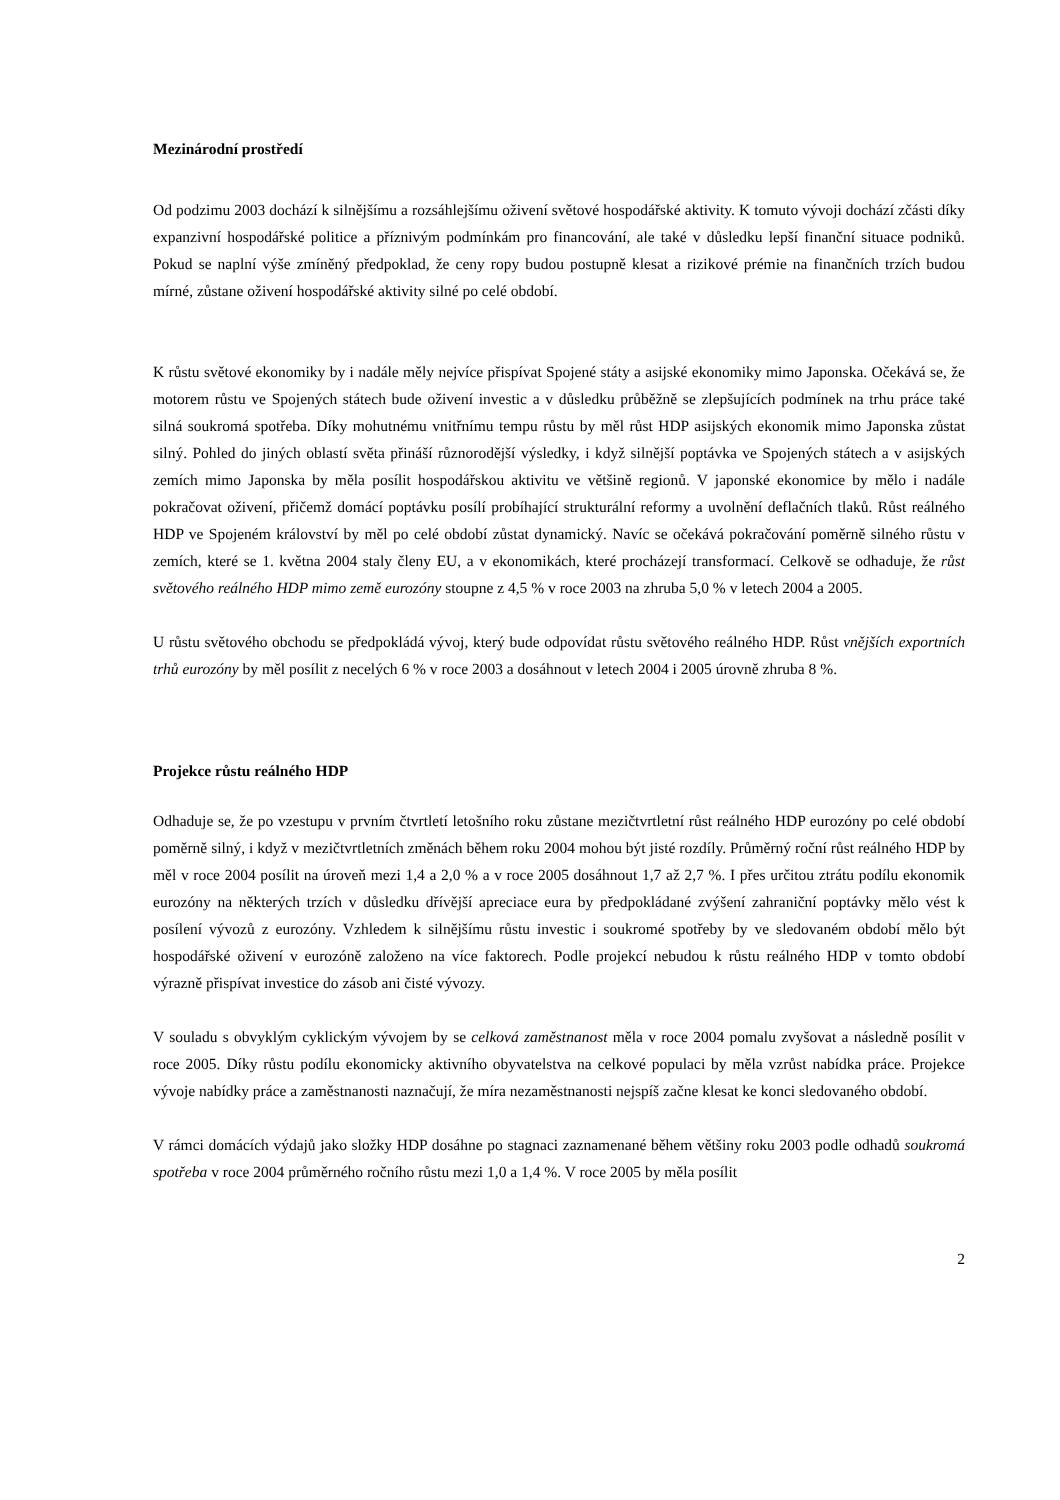Mezinárodní prostředí
Od podzimu 2003 dochází k silnějšímu a rozsáhlejšímu oživení světové hospodářské aktivity. K tomuto vývoji dochází zčásti díky expanzivní hospodářské politice a příznivým podmínkám pro financování, ale také v důsledku lepší finanční situace podniků. Pokud se naplní výše zmíněný předpoklad, že ceny ropy budou postupně klesat a rizikové prémie na finančních trzích budou mírné, zůstane oživení hospodářské aktivity silné po celé období.
K růstu světové ekonomiky by i nadále měly nejvíce přispívat Spojené státy a asijské ekonomiky mimo Japonska. Očekává se, že motorem růstu ve Spojených státech bude oživení investic a v důsledku průběžně se zlepšujících podmínek na trhu práce také silná soukromá spotřeba. Díky mohutnému vnitřnímu tempu růstu by měl růst HDP asijských ekonomik mimo Japonska zůstat silný. Pohled do jiných oblastí světa přináší různorodější výsledky, i když silnější poptávka ve Spojených státech a v asijských zemích mimo Japonska by měla posílit hospodářskou aktivitu ve většině regionů. V japonské ekonomice by mělo i nadále pokračovat oživení, přičemž domácí poptávku posílí probíhající strukturální reformy a uvolnění deflačních tlaků. Růst reálného HDP ve Spojeném království by měl po celé období zůstat dynamický. Navíc se očekává pokračování poměrně silného růstu v zemích, které se 1. května 2004 staly členy EU, a v ekonomikách, které procházejí transformací. Celkově se odhaduje, že růst světového reálného HDP mimo země eurozóny stoupne z 4,5 % v roce 2003 na zhruba 5,0 % v letech 2004 a 2005.
U růstu světového obchodu se předpokládá vývoj, který bude odpovídat růstu světového reálného HDP. Růst vnějších exportních trhů eurozóny by měl posílit z necelých 6 % v roce 2003 a dosáhnout v letech 2004 i 2005 úrovně zhruba 8 %.
Projekce růstu reálného HDP
Odhaduje se, že po vzestupu v prvním čtvrtletí letošního roku zůstane mezičtvrtletní růst reálného HDP eurozóny po celé období poměrně silný, i když v mezičtvrtletních změnách během roku 2004 mohou být jisté rozdíly. Průměrný roční růst reálného HDP by měl v roce 2004 posílit na úroveň mezi 1,4 a 2,0 % a v roce 2005 dosáhnout 1,7 až 2,7 %. I přes určitou ztrátu podílu ekonomik eurozóny na některých trzích v důsledku dřívější apreciace eura by předpokládané zvýšení zahraniční poptávky mělo vést k posílení vývozů z eurozóny. Vzhledem k silnějšímu růstu investic i soukromé spotřeby by ve sledovaném období mělo být hospodářské oživení v eurozóně založeno na více faktorech. Podle projekcí nebudou k růstu reálného HDP v tomto období výrazně přispívat investice do zásob ani čisté vývozy.
V souladu s obvyklým cyklickým vývojem by se celková zaměstnanost měla v roce 2004 pomalu zvyšovat a následně posílit v roce 2005. Díky růstu podílu ekonomicky aktivního obyvatelstva na celkové populaci by měla vzrůst nabídka práce. Projekce vývoje nabídky práce a zaměstnanosti naznačují, že míra nezaměstnanosti nejspíš začne klesat ke konci sledovaného období.
V rámci domácích výdajů jako složky HDP dosáhne po stagnaci zaznamenané během většiny roku 2003 podle odhadů soukromá spotřeba v roce 2004 průměrného ročního růstu mezi 1,0 a 1,4 %. V roce 2005 by měla posílit
2